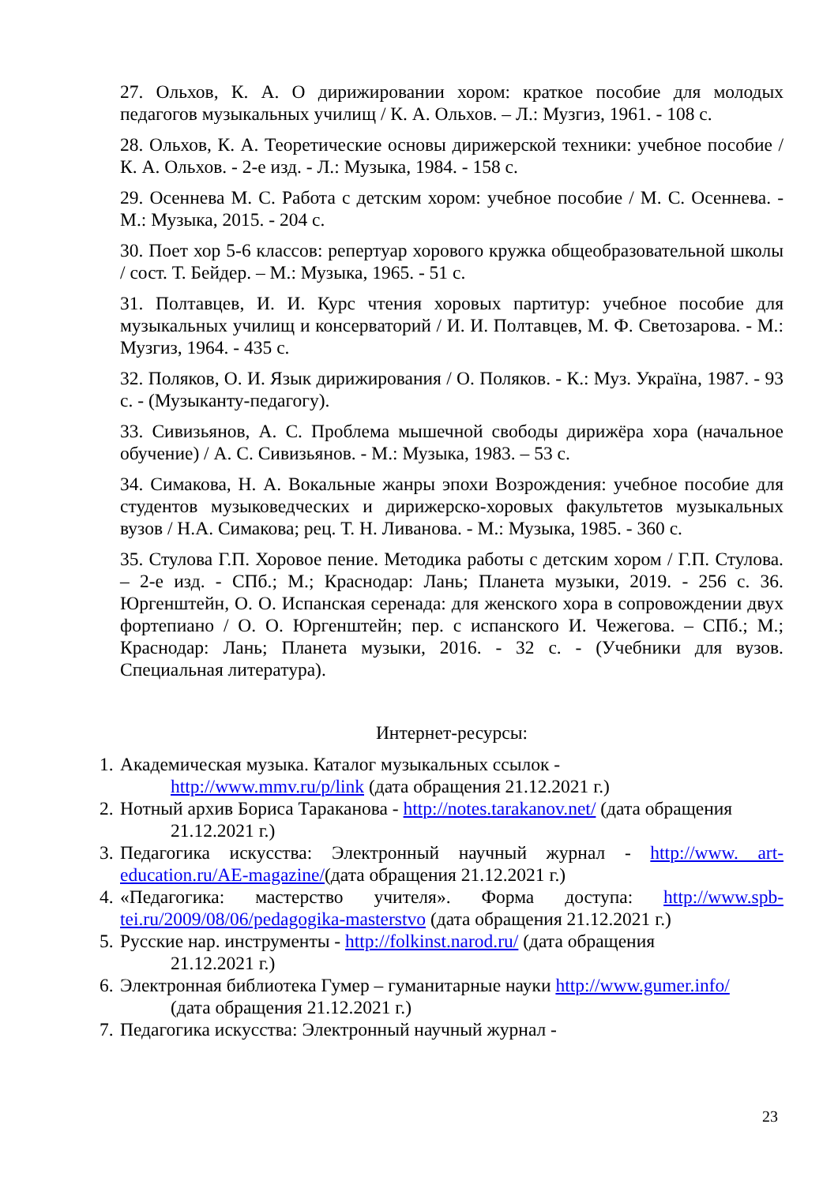27. Ольхов, К. А. О дирижировании хором: краткое пособие для молодых педагогов музыкальных училищ / К. А. Ольхов. – Л.: Музгиз, 1961. - 108 с.
28. Ольхов, К. А. Теоретические основы дирижерской техники: учебное пособие / К. А. Ольхов. - 2-е изд. - Л.: Музыка, 1984. - 158 с.
29. Осеннева М. С. Работа с детским хором: учебное пособие / М. С. Осеннева. - М.: Музыка, 2015. - 204 с.
30. Поет хор 5-6 классов: репертуар хорового кружка общеобразовательной школы / сост. Т. Бейдер. – М.: Музыка, 1965. - 51 с.
31. Полтавцев, И. И. Курс чтения хоровых партитур: учебное пособие для музыкальных училищ и консерваторий / И. И. Полтавцев, М. Ф. Светозарова. - М.: Музгиз, 1964. - 435 с.
32. Поляков, О. И. Язык дирижирования / О. Поляков. - К.: Муз. Україна, 1987. - 93 с. - (Музыканту-педагогу).
33. Сивизьянов, А. С. Проблема мышечной свободы дирижёра хора (начальное обучение) / А. С. Сивизьянов. - М.: Музыка, 1983. – 53 с.
34. Симакова, Н. А. Вокальные жанры эпохи Возрождения: учебное пособие для студентов музыковедческих и дирижерско-хоровых факультетов музыкальных вузов / Н.А. Симакова; рец. Т. Н. Ливанова. - М.: Музыка, 1985. - 360 с.
35. Стулова Г.П. Хоровое пение. Методика работы с детским хором / Г.П. Стулова. – 2-е изд. - СПб.; М.; Краснодар: Лань; Планета музыки, 2019. - 256 с. 36. Юргенштейн, О. О. Испанская серенада: для женского хора в сопровождении двух фортепиано / О. О. Юргенштейн; пер. с испанского И. Чежегова. – СПб.; М.; Краснодар: Лань; Планета музыки, 2016. - 32 с. - (Учебники для вузов. Специальная литература).
Интернет-ресурсы:
1.
Академическая музыка. Каталог музыкальных ссылок -
http://www.mmv.ru/p/link (дата обращения 21.12.2021 г.)
2.
Нотный архив Бориса Тараканова - http://notes.tarakanov.net/ (дата обращения
21.12.2021 г.)
3.
Педагогика искусства: Электронный научный журнал - http://www. art- education.ru/AE-magazine/(дата обращения 21.12.2021 г.)
4.
«Педагогика: мастерство учителя». Форма доступа: http://www.spb-tei.ru/2009/08/06/pedagogika-masterstvo (дата обращения 21.12.2021 г.)
5.
Русские нар. инструменты - http://folkinst.narod.ru/ (дата обращения
21.12.2021 г.)
6.
Электронная библиотека Гумер – гуманитарные науки http://www.gumer.info/
(дата обращения 21.12.2021 г.)
7.
Педагогика искусства: Электронный научный журнал -
23